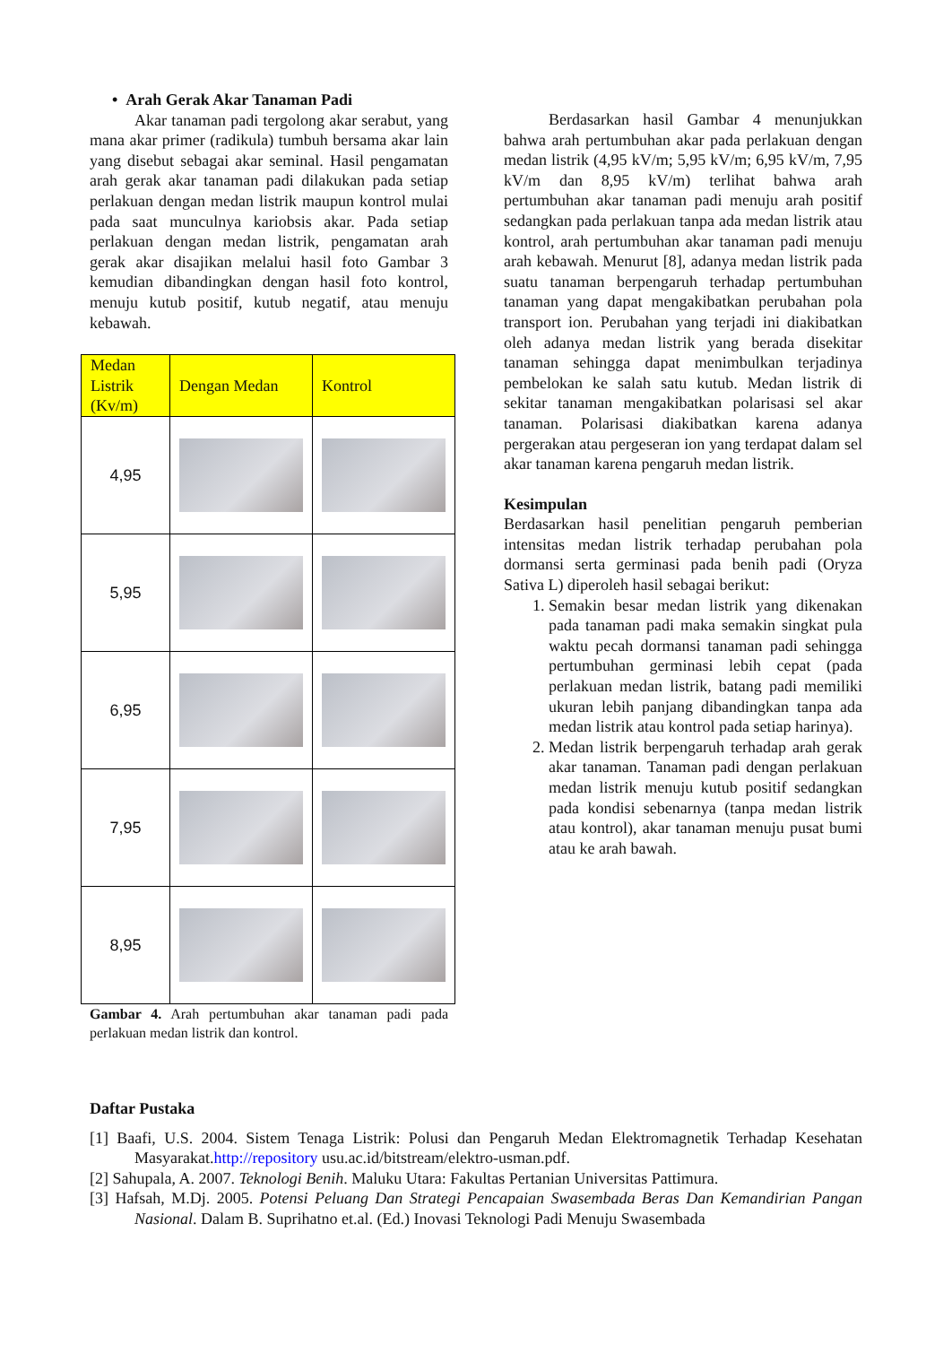• Arah Gerak Akar Tanaman Padi
Akar tanaman padi tergolong akar serabut, yang mana akar primer (radikula) tumbuh bersama akar lain yang disebut sebagai akar seminal. Hasil pengamatan arah gerak akar tanaman padi dilakukan pada setiap perlakuan dengan medan listrik maupun kontrol mulai pada saat munculnya kariobsis akar. Pada setiap perlakuan dengan medan listrik, pengamatan arah gerak akar disajikan melalui hasil foto Gambar 3 kemudian dibandingkan dengan hasil foto kontrol, menuju kutub positif, kutub negatif, atau menuju kebawah.
| Medan Listrik (Kv/m) | Dengan Medan | Kontrol |
| --- | --- | --- |
| 4,95 | | |
| 5,95 | | |
| 6,95 | | |
| 7,95 | | |
| 8,95 | | |
Gambar 4. Arah pertumbuhan akar tanaman padi pada perlakuan medan listrik dan kontrol.
Berdasarkan hasil Gambar 4 menunjukkan bahwa arah pertumbuhan akar pada perlakuan dengan medan listrik (4,95 kV/m; 5,95 kV/m; 6,95 kV/m, 7,95 kV/m dan 8,95 kV/m) terlihat bahwa arah pertumbuhan akar tanaman padi menuju arah positif sedangkan pada perlakuan tanpa ada medan listrik atau kontrol, arah pertumbuhan akar tanaman padi menuju arah kebawah. Menurut [8], adanya medan listrik pada suatu tanaman berpengaruh terhadap pertumbuhan tanaman yang dapat mengakibatkan perubahan pola transport ion. Perubahan yang terjadi ini diakibatkan oleh adanya medan listrik yang berada disekitar tanaman sehingga dapat menimbulkan terjadinya pembelokan ke salah satu kutub. Medan listrik di sekitar tanaman mengakibatkan polarisasi sel akar tanaman. Polarisasi diakibatkan karena adanya pergerakan atau pergeseran ion yang terdapat dalam sel akar tanaman karena pengaruh medan listrik.
Kesimpulan
Berdasarkan hasil penelitian pengaruh pemberian intensitas medan listrik terhadap perubahan pola dormansi serta germinasi pada benih padi (Oryza Sativa L) diperoleh hasil sebagai berikut:
1. Semakin besar medan listrik yang dikenakan pada tanaman padi maka semakin singkat pula waktu pecah dormansi tanaman padi sehingga pertumbuhan germinasi lebih cepat (pada perlakuan medan listrik, batang padi memiliki ukuran lebih panjang dibandingkan tanpa ada medan listrik atau kontrol pada setiap harinya).
2. Medan listrik berpengaruh terhadap arah gerak akar tanaman. Tanaman padi dengan perlakuan medan listrik menuju kutub positif sedangkan pada kondisi sebenarnya (tanpa medan listrik atau kontrol), akar tanaman menuju pusat bumi atau ke arah bawah.
Daftar Pustaka
[1] Baafi, U.S. 2004. Sistem Tenaga Listrik: Polusi dan Pengaruh Medan Elektromagnetik Terhadap Kesehatan Masyarakat.http://repository usu.ac.id/bitstream/elektro-usman.pdf.
[2] Sahupala, A. 2007. Teknologi Benih. Maluku Utara: Fakultas Pertanian Universitas Pattimura.
[3] Hafsah, M.Dj. 2005. Potensi Peluang Dan Strategi Pencapaian Swasembada Beras Dan Kemandirian Pangan Nasional. Dalam B. Suprihatno et.al. (Ed.) Inovasi Teknologi Padi Menuju Swasembada